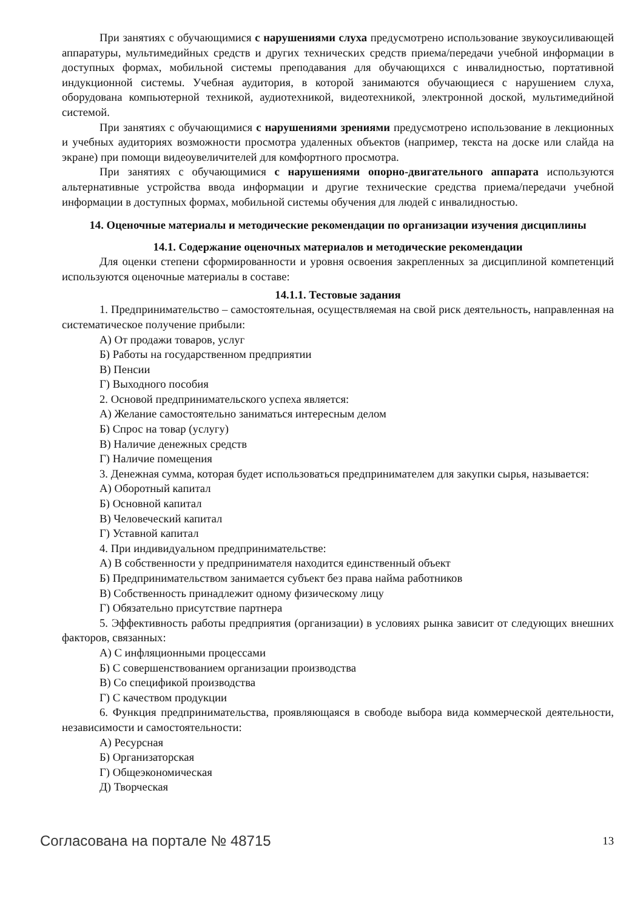При занятиях с обучающимися с нарушениями слуха предусмотрено использование звукоусиливающей аппаратуры, мультимедийных средств и других технических средств приема/передачи учебной информации в доступных формах, мобильной системы преподавания для обучающихся с инвалидностью, портативной индукционной системы. Учебная аудитория, в которой занимаются обучающиеся с нарушением слуха, оборудована компьютерной техникой, аудиотехникой, видеотехникой, электронной доской, мультимедийной системой.
При занятиях с обучающимися с нарушениями зрениями предусмотрено использование в лекционных и учебных аудиториях возможности просмотра удаленных объектов (например, текста на доске или слайда на экране) при помощи видеоувеличителей для комфортного просмотра.
При занятиях с обучающимися с нарушениями опорно-двигательного аппарата используются альтернативные устройства ввода информации и другие технические средства приема/передачи учебной информации в доступных формах, мобильной системы обучения для людей с инвалидностью.
14. Оценочные материалы и методические рекомендации по организации изучения дисциплины
14.1. Содержание оценочных материалов и методические рекомендации
Для оценки степени сформированности и уровня освоения закрепленных за дисциплиной компетенций используются оценочные материалы в составе:
14.1.1. Тестовые задания
1. Предпринимательство – самостоятельная, осуществляемая на свой риск деятельность, направленная на систематическое получение прибыли:
А) От продажи товаров, услуг
Б) Работы на государственном предприятии
В) Пенсии
Г) Выходного пособия
2. Основой предпринимательского успеха является:
А) Желание самостоятельно заниматься интересным делом
Б) Спрос на товар (услугу)
В) Наличие денежных средств
Г) Наличие помещения
3. Денежная сумма, которая будет использоваться предпринимателем для закупки сырья, называется:
А) Оборотный капитал
Б) Основной капитал
В) Человеческий капитал
Г) Уставной капитал
4. При индивидуальном предпринимательстве:
А) В собственности у предпринимателя находится единственный объект
Б) Предпринимательством занимается субъект без права найма работников
В) Собственность принадлежит одному физическому лицу
Г) Обязательно присутствие партнера
5. Эффективность работы предприятия (организации) в условиях рынка зависит от следующих внешних факторов, связанных:
А) С инфляционными процессами
Б) С совершенствованием организации производства
В) Со спецификой производства
Г) С качеством продукции
6. Функция предпринимательства, проявляющаяся в свободе выбора вида коммерческой деятельности, независимости и самостоятельности:
А) Ресурсная
Б) Организаторская
Г) Общеэкономическая
Д) Творческая
Согласована на портале № 48715 13